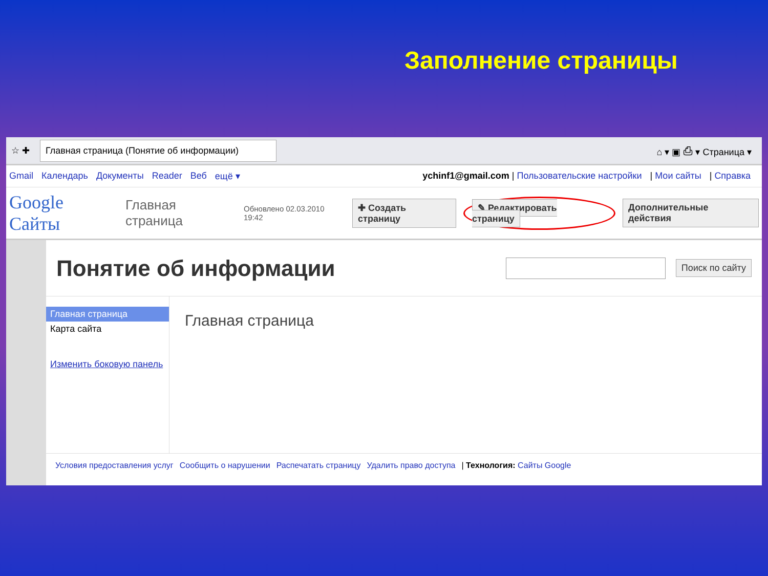Заполнение страницы
☆ ✚
Главная страница (Понятие об информации)
⌂ ▾ ▣ ⎙ ▾ Страница ▾
Gmail Календарь Документы Reader Веб ещё ▾ ychinf1@gmail.com | Пользовательские настройки | Мои сайты | Справка
Google Сайты Главная страница Обновлено 02.03.2010 19:42 ✚ Создать страницу ✎ Редактировать страницу Дополнительные действия
Понятие об информации
Поиск по сайту
Главная страница
Карта сайта
Изменить боковую панель
Главная страница
Условия предоставления услуг Сообщить о нарушении Распечатать страницу Удалить право доступа | Технология: Сайты Google